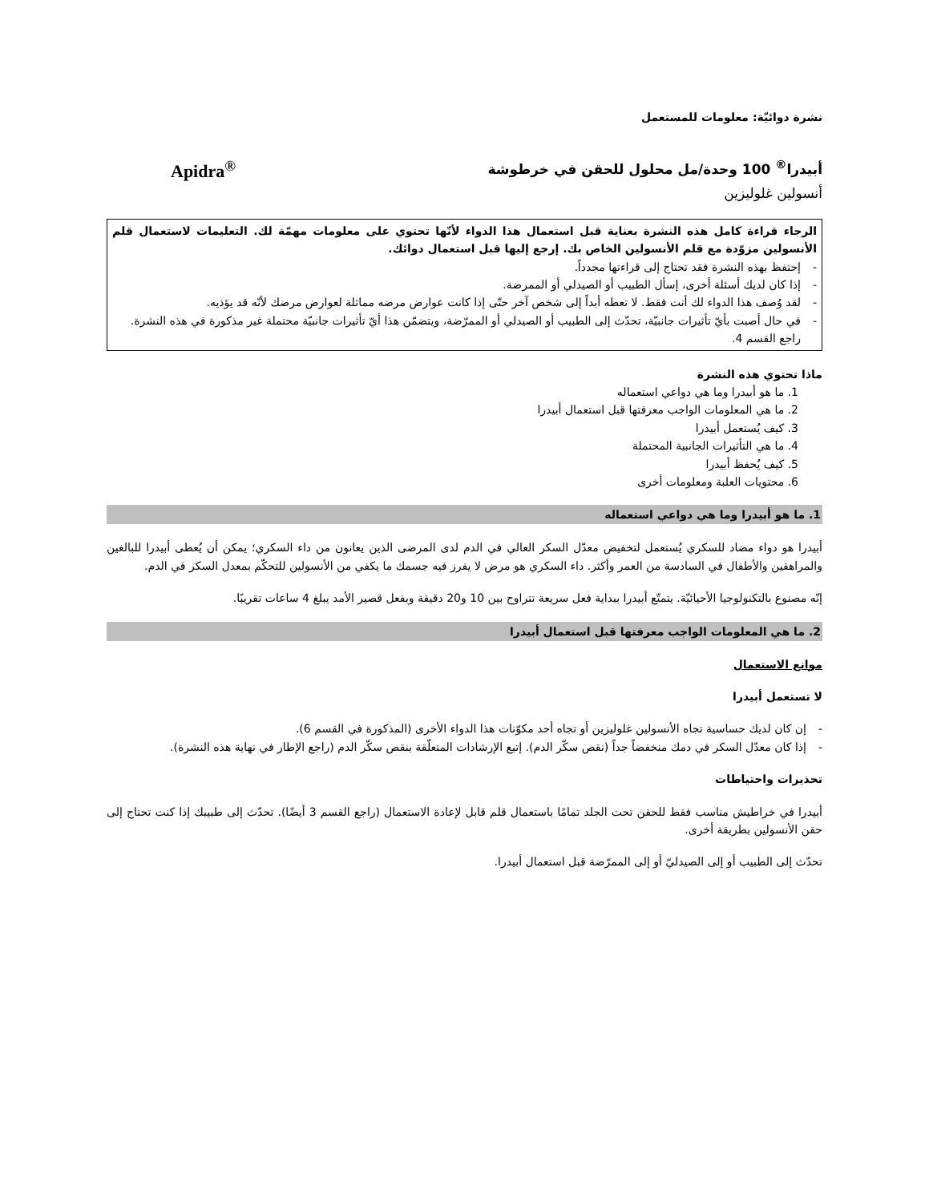نشرة دوائيّة: معلومات للمستعمل
أبيدرا<sup>®</sup> 100 وحدة/مل محلول للحقن في خرطوشة Apidra<sup>®</sup>
أنسولين غلوليزين
الرجاء قراءة كامل هذه النشرة بعناية قبل استعمال هذا الدواء لأنّها تحتوي على معلومات مهمّة لك. التعليمات لاستعمال قلم الأنسولين مزوّدة مع قلم الأنسولين الخاص بك. إرجع إليها قبل استعمال دوائك.
- إحتفظ بهذه النشرة فقد تحتاج إلى قراءتها مجدداً.
- إذا كان لديك أسئلة أخرى، إسأل الطبيب أو الصيدلي أو الممرضة.
- لقد وُصف هذا الدواء لك أنت فقط. لا تعطه أبداً إلى شخص آخر حتّى إذا كانت عوارض مرضه مماثلة لعوارض مرضك لأنّه قد يؤذيه.
- في حال أصبت بأيّ تأثيرات جانبيّة، تحدّث إلى الطبيب أو الصيدلي أو الممرّضة، ويتضمّن هذا أيّ تأثيرات جانبيّة محتملة غير مذكورة في هذه النشرة. راجع القسم 4.
ماذا تحتوي هذه النشرة
1. ما هو أبيدرا وما هي دواعي استعماله
2. ما هي المعلومات الواجب معرفتها قبل استعمال أبيدرا
3. كيف يُستعمل أبيدرا
4. ما هي التأثيرات الجانبية المحتملة
5. كيف يُحفظ أبيدرا
6. محتويات العلبة ومعلومات أخرى
1. ما هو أبيدرا وما هي دواعي استعماله
أبيدرا هو دواء مضاد للسكري يُستعمل لتخفيض معدّل السكر العالي في الدم لدى المرضى الذين يعانون من داء السكري؛ يمكن أن يُعطى أبيدرا للبالغين والمراهقين والأطفال في السادسة من العمر وأكثر. داء السكري هو مرض لا يفرز فيه جسمك ما يكفي من الأنسولين للتحكّم بمعدل السكر في الدم.
إنّه مصنوع بالتكنولوجيا الأحيائيّة. يتمتّع أبيدرا ببداية فعل سريعة تتراوح بين 10 و20 دقيقة وبفعل قصير الأمد يبلغ 4 ساعات تقريبًا.
2. ما هي المعلومات الواجب معرفتها قبل استعمال أبيدرا
موانع الاستعمال
لا تستعمل أبيدرا
- إن كان لديك حساسية تجاه الأنسولين غلوليزين أو تجاه أحد مكوّنات هذا الدواء الأخرى (المذكورة في القسم 6).
- إذا كان معدّل السكر في دمك منخفضاً جداً (نقص سكّر الدم). إتبع الإرشادات المتعلّقة بنقص سكّر الدم (راجع الإطار في نهاية هذه النشرة).
تحذيرات واحتياطات
أبيدرا في خراطيش مناسب فقط للحقن تحت الجلد تمامًا باستعمال قلم قابل لإعادة الاستعمال (راجع القسم 3 أيضًا). تحدّث إلى طبيبك إذا كنت تحتاج إلى حقن الأنسولين بطريقة أخرى.
تحدّث إلى الطبيب أو إلى الصيدليّ أو إلى الممرّضة قبل استعمال أبيدرا.